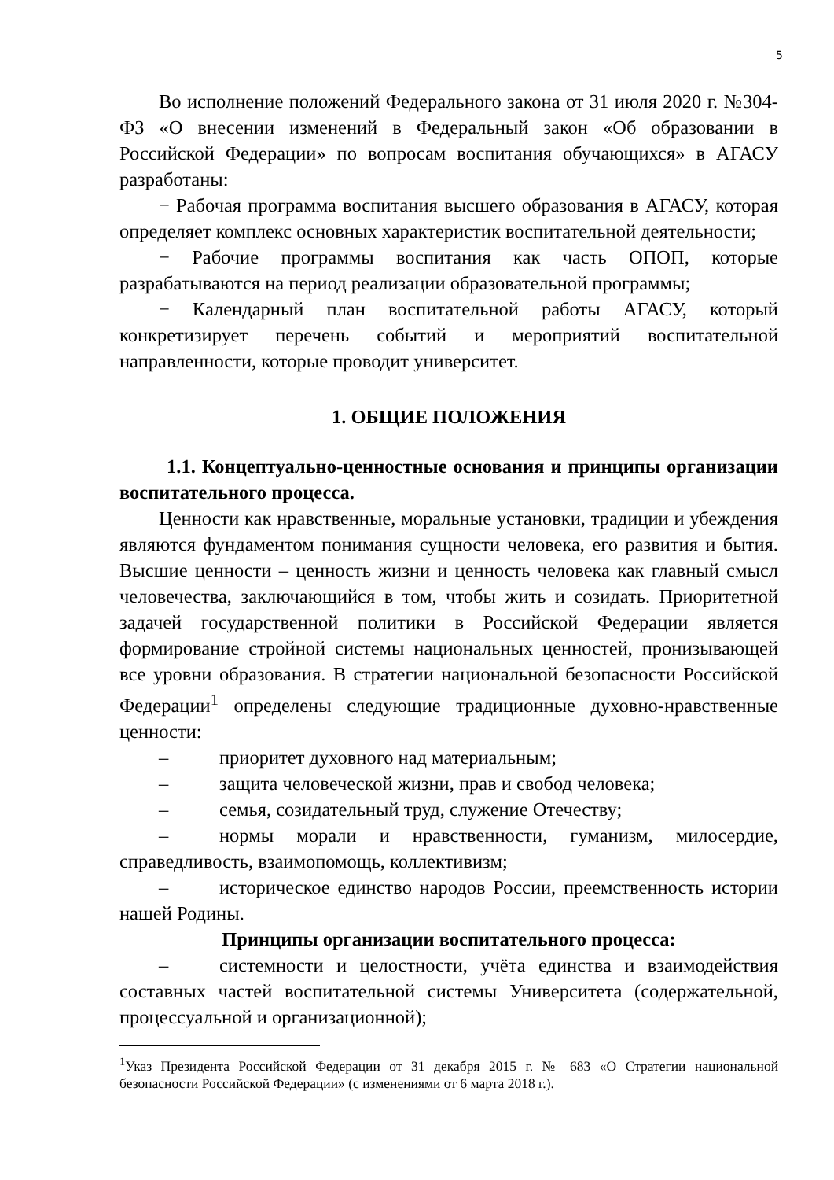5
Во исполнение положений Федерального закона от 31 июля 2020 г. №304-ФЗ «О внесении изменений в Федеральный закон «Об образовании в Российской Федерации» по вопросам воспитания обучающихся» в АГАСУ разработаны:
− Рабочая программа воспитания высшего образования в АГАСУ, которая определяет комплекс основных характеристик воспитательной деятельности;
− Рабочие программы воспитания как часть ОПОП, которые разрабатываются на период реализации образовательной программы;
− Календарный план воспитательной работы АГАСУ, который конкретизирует перечень событий и мероприятий воспитательной направленности, которые проводит университет.
1. ОБЩИЕ ПОЛОЖЕНИЯ
1.1. Концептуально-ценностные основания и принципы организации воспитательного процесса.
Ценности как нравственные, моральные установки, традиции и убеждения являются фундаментом понимания сущности человека, его развития и бытия. Высшие ценности – ценность жизни и ценность человека как главный смысл человечества, заключающийся в том, чтобы жить и созидать. Приоритетной задачей государственной политики в Российской Федерации является формирование стройной системы национальных ценностей, пронизывающей все уровни образования. В стратегии национальной безопасности Российской Федерации<sup>1</sup> определены следующие традиционные духовно-нравственные ценности:
– приоритет духовного над материальным;
– защита человеческой жизни, прав и свобод человека;
– семья, созидательный труд, служение Отечеству;
– нормы морали и нравственности, гуманизм, милосердие, справедливость, взаимопомощь, коллективизм;
– историческое единство народов России, преемственность истории нашей Родины.
Принципы организации воспитательного процесса:
– системности и целостности, учёта единства и взаимодействия составных частей воспитательной системы Университета (содержательной, процессуальной и организационной);
<sup>1</sup> Указ Президента Российской Федерации от 31 декабря 2015 г. № 683 «О Стратегии национальной безопасности Российской Федерации» (с изменениями от 6 марта 2018 г.).